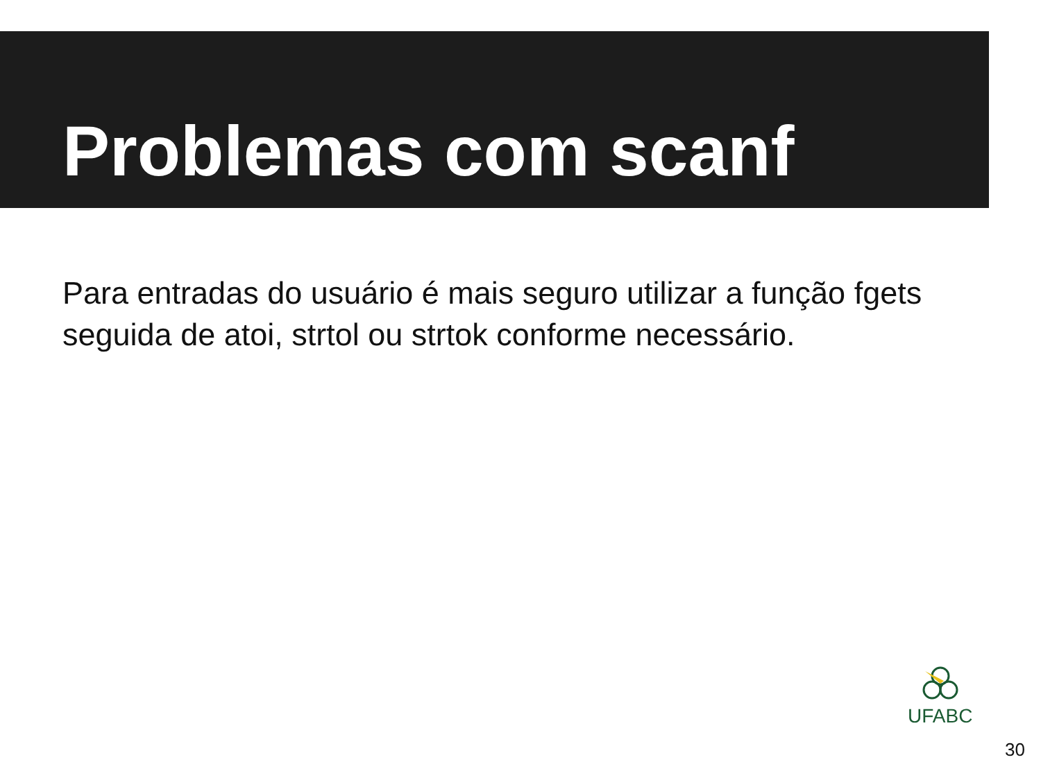Problemas com scanf
Para entradas do usuário é mais seguro utilizar a função fgets seguida de atoi, strtol ou strtok conforme necessário.
UFABC
30